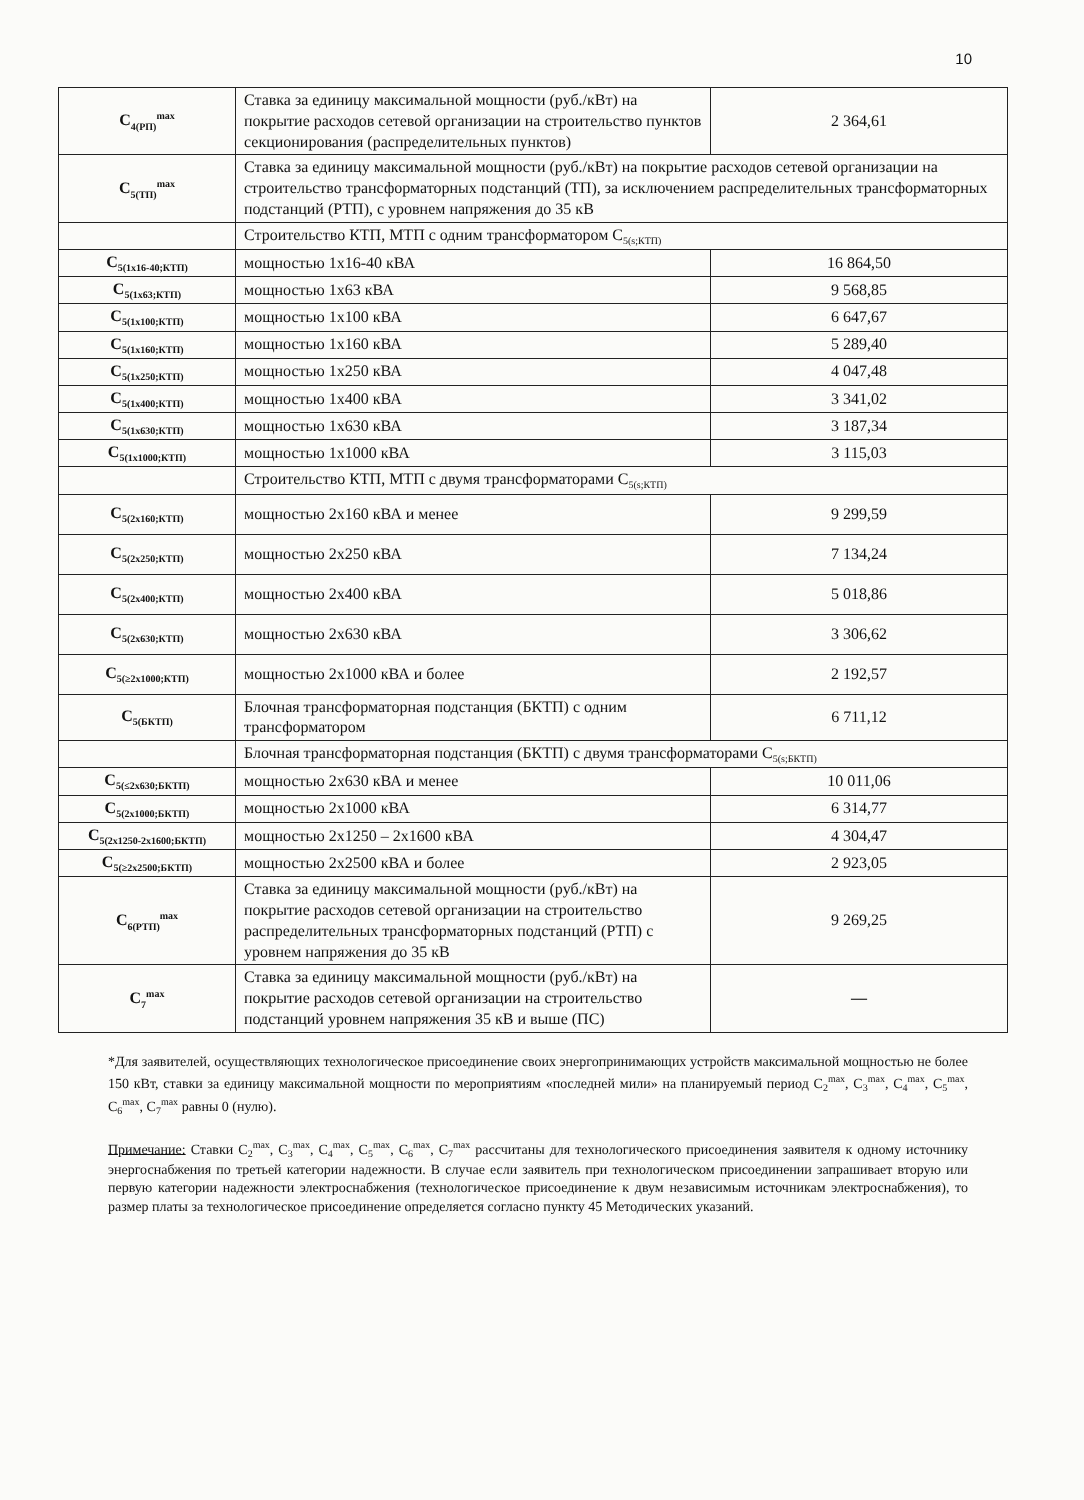10
| С<sub>4(РП)</sub><sup>max</sup> | Ставка за единицу максимальной мощности (руб./кВт) на покрытие расходов сетевой организации на строительство пунктов секционирования (распределительных пунктов) | 2 364,61 |
| С<sub>5(ТП)</sub><sup>max</sup> | Ставка за единицу максимальной мощности (руб./кВт) на покрытие расходов сетевой организации на строительство трансформаторных подстанций (ТП), за исключением распределительных трансформаторных подстанций (РТП), с уровнем напряжения до 35 кВ | |
| | Строительство КТП, МТП с одним трансформатором С<sub>5(s;КТП)</sub> | |
| С<sub>5(1x16-40;КТП)</sub> | мощностью 1х16-40 кВА | 16 864,50 |
| С<sub>5(1x63;КТП)</sub> | мощностью 1х63 кВА | 9 568,85 |
| С<sub>5(1x100;КТП)</sub> | мощностью 1х100 кВА | 6 647,67 |
| С<sub>5(1x160;КТП)</sub> | мощностью 1х160 кВА | 5 289,40 |
| С<sub>5(1x250;КТП)</sub> | мощностью 1х250 кВА | 4 047,48 |
| С<sub>5(1x400;КТП)</sub> | мощностью 1х400 кВА | 3 341,02 |
| С<sub>5(1x630;КТП)</sub> | мощностью 1х630 кВА | 3 187,34 |
| С<sub>5(1x1000;КТП)</sub> | мощностью 1х1000 кВА | 3 115,03 |
| | Строительство КТП, МТП с двумя трансформаторами С<sub>5(s;КТП)</sub> | |
| С<sub>5(2x160;КТП)</sub> | мощностью 2х160 кВА и менее | 9 299,59 |
| С<sub>5(2x250;КТП)</sub> | мощностью 2х250 кВА | 7 134,24 |
| С<sub>5(2x400;КТП)</sub> | мощностью 2х400 кВА | 5 018,86 |
| С<sub>5(2x630;КТП)</sub> | мощностью 2х630 кВА | 3 306,62 |
| С<sub>5(≥2x1000;КТП)</sub> | мощностью 2х1000 кВА и более | 2 192,57 |
| С<sub>5(БКТП)</sub> | Блочная трансформаторная подстанция (БКТП) с одним трансформатором | 6 711,12 |
| | Блочная трансформаторная подстанция (БКТП) с двумя трансформаторами С<sub>5(s;БКТП)</sub> | |
| С<sub>5(≤2x630;БКТП)</sub> | мощностью 2х630 кВА и менее | 10 011,06 |
| С<sub>5(2x1000;БКТП)</sub> | мощностью 2х1000 кВА | 6 314,77 |
| С<sub>5(2x1250-2x1600;БКТП)</sub> | мощностью 2х1250 – 2х1600 кВА | 4 304,47 |
| С<sub>5(≥2x2500;БКТП)</sub> | мощностью 2х2500 кВА и более | 2 923,05 |
| С<sub>6(РТП)</sub><sup>max</sup> | Ставка за единицу максимальной мощности (руб./кВт) на покрытие расходов сетевой организации на строительство распределительных трансформаторных подстанций (РТП) с уровнем напряжения до 35 кВ | 9 269,25 |
| С<sub>7</sub><sup>max</sup> | Ставка за единицу максимальной мощности (руб./кВт) на покрытие расходов сетевой организации на строительство подстанций уровнем напряжения 35 кВ и выше (ПС) | — |
*Для заявителей, осуществляющих технологическое присоединение своих энергопринимающих устройств максимальной мощностью не более 150 кВт, ставки за единицу максимальной мощности по мероприятиям «последней мили» на планируемый период С<sub>2</sub><sup>max</sup>, С<sub>3</sub><sup>max</sup>, С<sub>4</sub><sup>max</sup>, С<sub>5</sub><sup>max</sup>, С<sub>6</sub><sup>max</sup>, С<sub>7</sub><sup>max</sup> равны 0 (нулю).
Примечание: Ставки С<sub>2</sub><sup>max</sup>, С<sub>3</sub><sup>max</sup>, С<sub>4</sub><sup>max</sup>, С<sub>5</sub><sup>max</sup>, С<sub>6</sub><sup>max</sup>, С<sub>7</sub><sup>max</sup> рассчитаны для технологического присоединения заявителя к одному источнику энергоснабжения по третьей категории надежности. В случае если заявитель при технологическом присоединении запрашивает вторую или первую категории надежности электроснабжения (технологическое присоединение к двум независимым источникам электроснабжения), то размер платы за технологическое присоединение определяется согласно пункту 45 Методических указаний.